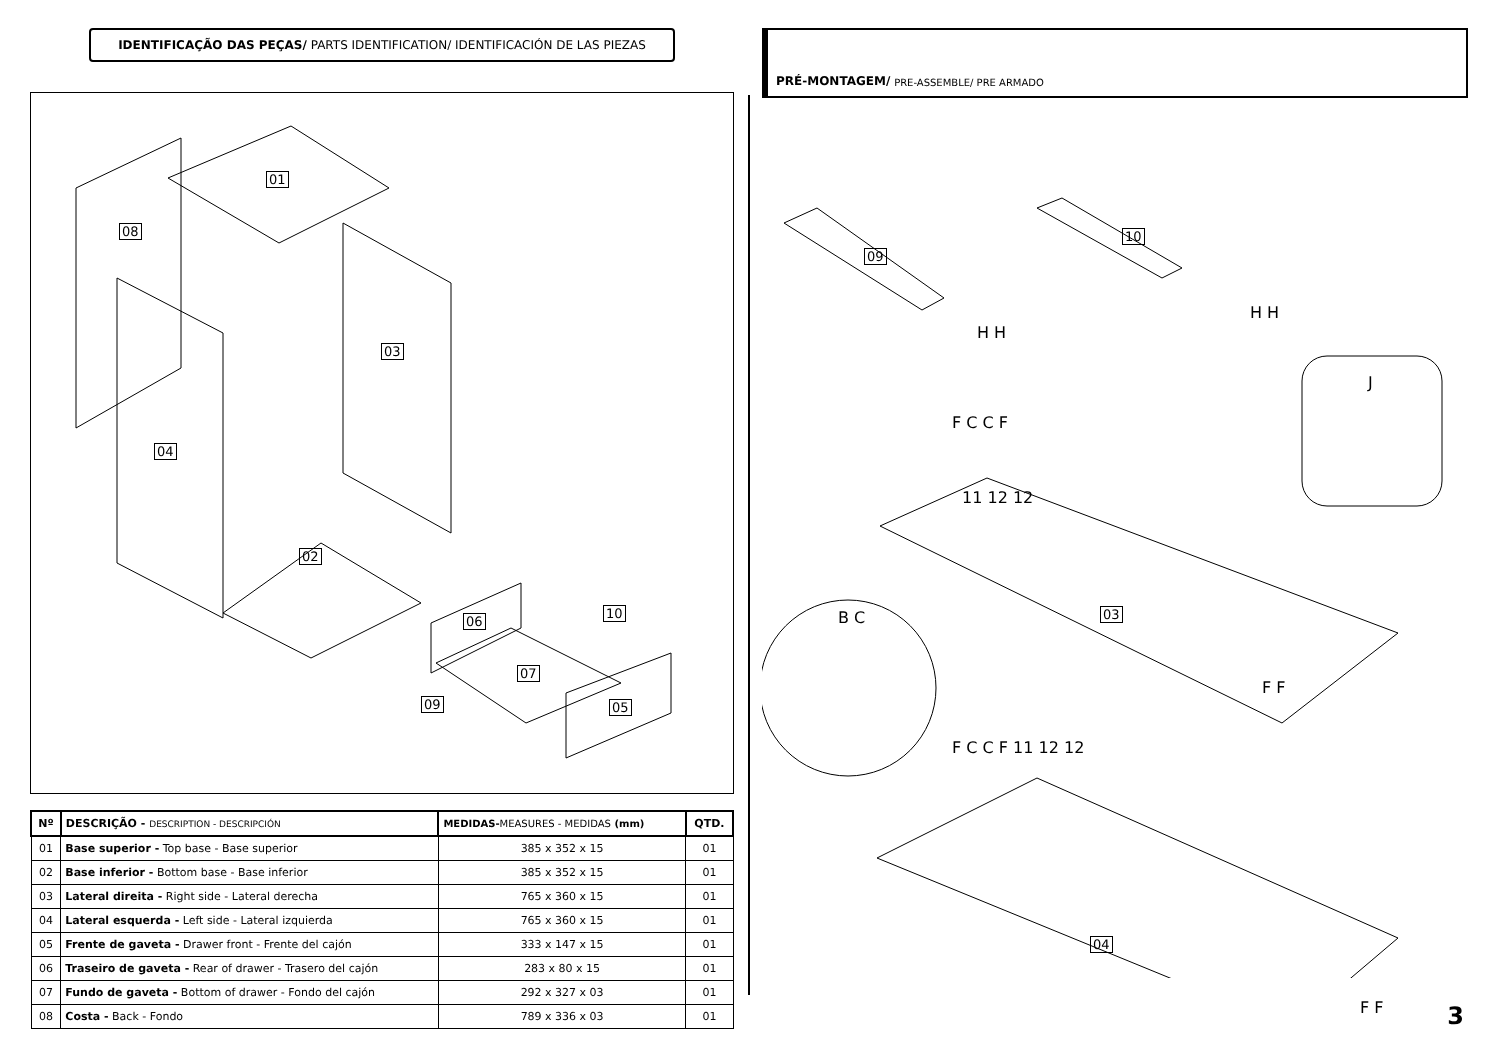IDENTIFICAÇÃO DAS PEÇAS/ PARTS IDENTIFICATION/ IDENTIFICACIÓN DE LAS PIEZAS
01
08
03
04
02
06
10
07
09 05
| Nº | DESCRIÇÃO - DESCRIPTION - DESCRIPCIÓN | MEDIDAS- MEASURES - MEDIDAS (mm) | QTD. |
| --- | --- | --- | --- |
| 01 | Base superior - Top base - Base superior | 385 x 352 x 15 | 01 |
| 02 | Base inferior - Bottom base - Base inferior | 385 x 352 x 15 | 01 |
| 03 | Lateral direita - Right side - Lateral derecha | 765 x 360 x 15 | 01 |
| 04 | Lateral esquerda - Left side - Lateral izquierda | 765 x 360 x 15 | 01 |
| 05 | Frente de gaveta - Drawer front - Frente del cajón | 333 x 147 x 15 | 01 |
| 06 | Traseiro de gaveta - Rear of drawer - Trasero del cajón | 283 x 80 x 15 | 01 |
| 07 | Fundo de gaveta - Bottom of drawer - Fondo del cajón | 292 x 327 x 03 | 01 |
| 08 | Costa - Back - Fondo | 789 x 336 x 03 | 01 |
PRÉ-MONTAGEM/ PRE-ASSEMBLE/ PRE ARMADO
09
10
H H
H H
J
F C C F
11 12 12
03 B C
F F
F C C F 11 12 12
04
F F
3